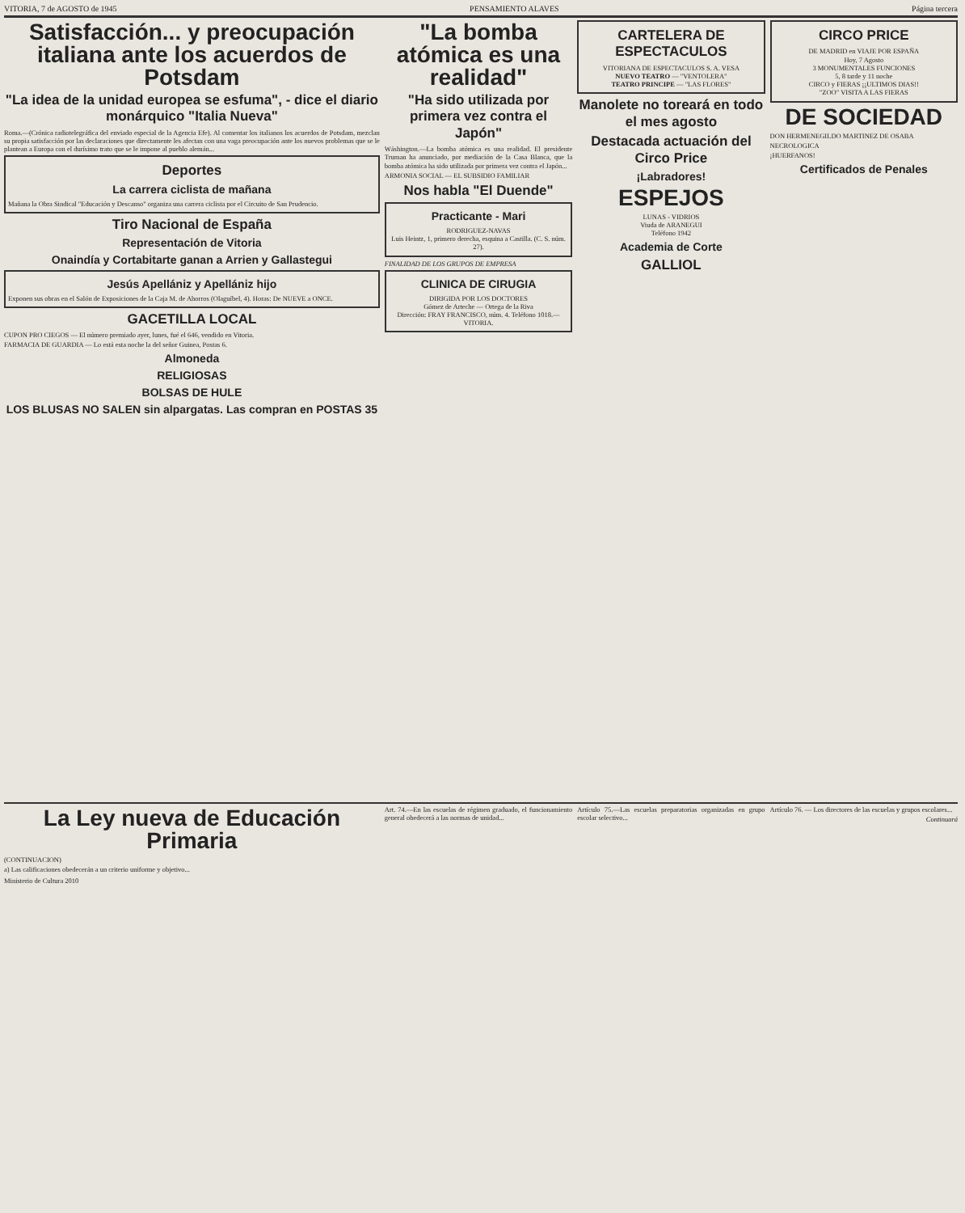VITORIA, 7 de AGOSTO de 1945 PENSAMIENTO ALAVES Página tercera
Satisfacción... y preocupación italiana ante los acuerdos de Potsdam
"La idea de la unidad europea se esfuma", - dice el diario monárquico "Italia Nueva"
Roma.—(Crónica radiotelegráfica del enviado especial de la Agencia Efe). Al comentar los italianos los acuerdos de Potsdam, mezclan su propia satisfacción por las declaraciones que directamente les afectan con una vaga preocupación ante los nuevos problemas que se le plantean a Europa con el durísimo trato que se le impone al pueblo alemán...
Deportes
La carrera ciclista de mañana
Mañana la Obra Sindical "Educación y Descanso" organiza una carrera ciclista por el Circuito de San Prudencio.
Tiro Nacional de España
Representación de Vitoria
Onaindía y Cortabitarte ganan a Arrien y Gallastegui
Jesús Apellániz y Apellániz hijo
Exponen sus obras en el Salón de Exposiciones de la Caja M. de Ahorros (Olaguíbel, 4). Horas: De NUEVE a ONCE.
GACETILLA LOCAL
CUPON PRO CIEGOS — El número premiado ayer, lunes, fué el 646, vendido en Vitoria.
FARMACIA DE GUARDIA — Lo está esta noche la del señor Guinea, Postas 6.
Almoneda
RELIGIOSAS
BOLSAS DE HULE
LOS BLUSAS NO SALEN sin alpargatas. Las compran en POSTAS 35
"La bomba atómica es una realidad"
"Ha sido utilizada por primera vez contra el Japón"
Wáshington.—La bomba atómica es una realidad. El presidente Truman ha anunciado, por mediación de la Casa Blanca, que la bomba atómica ha sido utilizada por primera vez contra el Japón...
ARMONIA SOCIAL — EL SUBSIDIO FAMILIAR
Nos habla "El Duende"
Practicante - Mari
RODRIGUEZ-NAVAS
Luis Heintz, 1, primero derecha, esquina a Castilla. (C. S. núm. 27).
FINALIDAD DE LOS GRUPOS DE EMPRESA
CLINICA DE CIRUGIA
DIRIGIDA POR LOS DOCTORES
Gómez de Arteche — Ortega de la Riva
Dirección: FRAY FRANCISCO, núm. 4. Teléfono 1018.—VITORIA.
CARTELERA DE ESPECTACULOS
VITORIANA DE ESPECTACULOS S. A. VESA
NUEVO TEATRO — "VENTOLERA"
TEATRO PRINCIPE — "LAS FLORES"
Manolete no toreará en todo el mes agosto
Destacada actuación del Circo Price
¡Labradores!
ESPEJOS
LUNAS - VIDRIOS
Viuda de ARANEGUI
Teléfono 1942
Academia de Corte
GALLIOL
CIRCO PRICE
DE MADRID en VIAJE POR ESPAÑA
Hoy, 7 Agosto
3 MONUMENTALES FUNCIONES
5, 8 tarde y 11 noche
CIRCO y FIERAS ¡¡ULTIMOS DIAS!!
"ZOO" VISITA A LAS FIERAS
DE SOCIEDAD
DON HERMENEGILDO MARTINEZ DE OSABA
NECROLOGICA
¡HUERFANOS!
Certificados de Penales
La Ley nueva de Educación Primaria
(CONTINUACION)
a) Las calificaciones obedecerán a un criterio uniforme y objetivo...
Art. 74.—En las escuelas de régimen graduado, el funcionamiento general obedecerá a las normas de unidad...
Artículo 75.—Las escuelas preparatorias organizadas en grupo escolar selectivo...
Artículo 76. — Los directores de las escuelas y grupos escolares...
Continuará
Ministerio de Cultura 2010